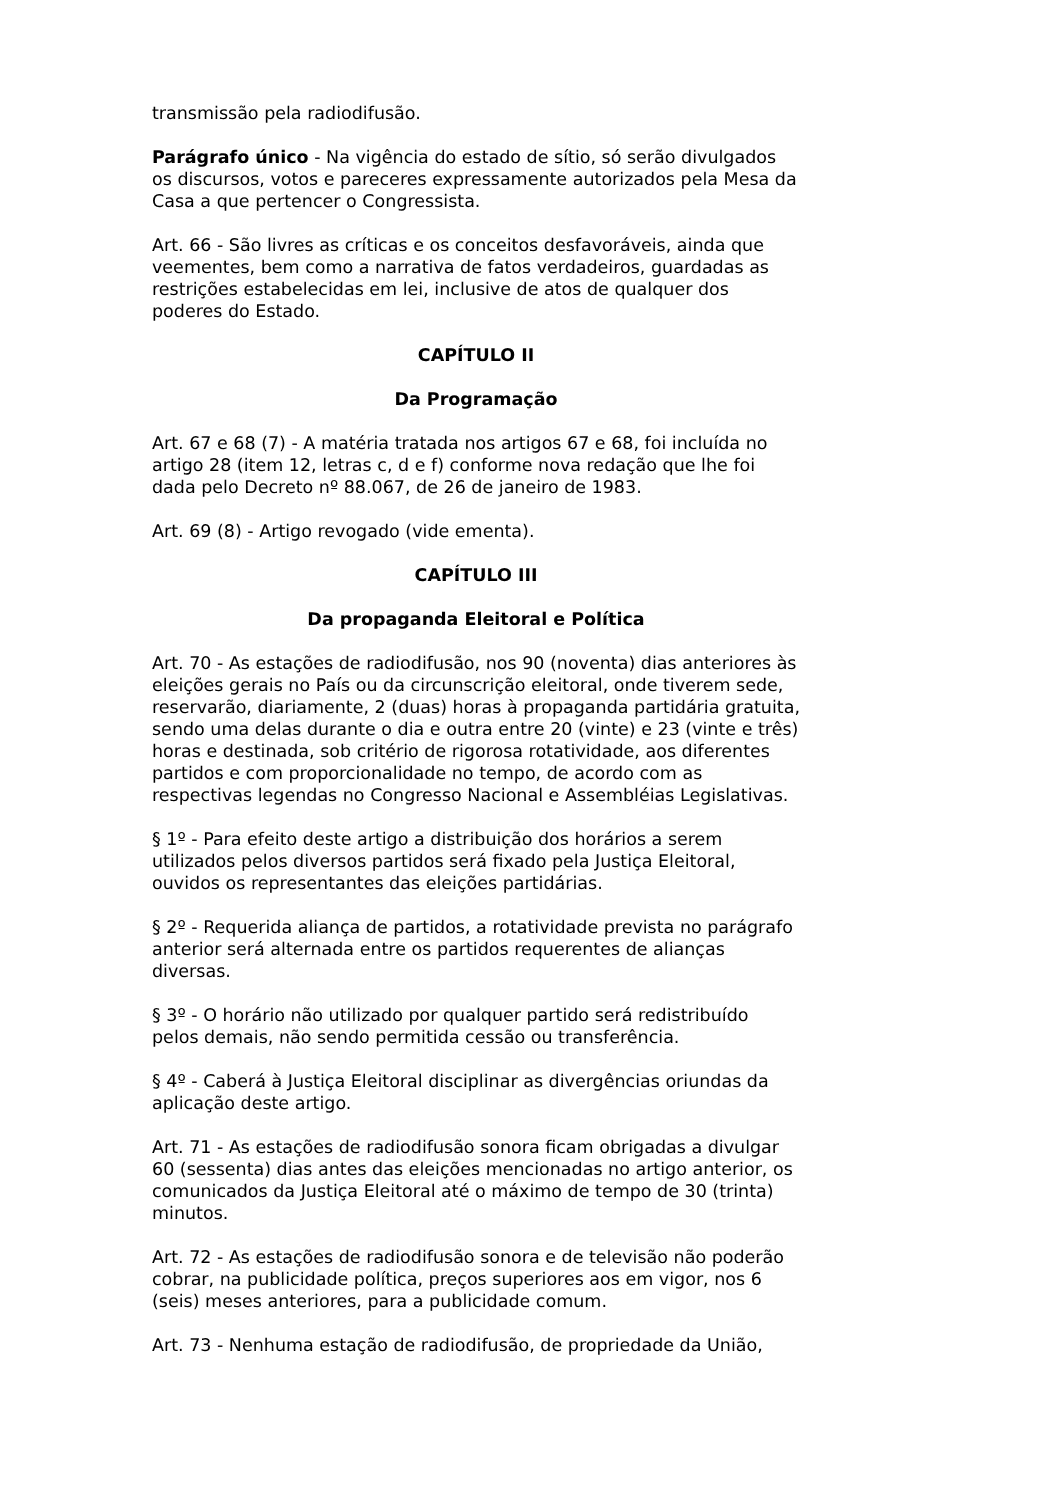transmissão pela radiodifusão.
Parágrafo único - Na vigência do estado de sítio, só serão divulgados os discursos, votos e pareceres expressamente autorizados pela Mesa da Casa a que pertencer o Congressista.
Art. 66 - São livres as críticas e os conceitos desfavoráveis, ainda que veementes, bem como a narrativa de fatos verdadeiros, guardadas as restrições estabelecidas em lei, inclusive de atos de qualquer dos poderes do Estado.
CAPÍTULO II
Da Programação
Art. 67 e 68 (7) - A matéria tratada nos artigos 67 e 68, foi incluída no artigo 28 (item 12, letras c, d e f) conforme nova redação que lhe foi dada pelo Decreto nº 88.067, de 26 de janeiro de 1983.
Art. 69 (8) - Artigo revogado (vide ementa).
CAPÍTULO III
Da propaganda Eleitoral e Política
Art. 70 - As estações de radiodifusão, nos 90 (noventa) dias anteriores às eleições gerais no País ou da circunscrição eleitoral, onde tiverem sede, reservarão, diariamente, 2 (duas) horas à propaganda partidária gratuita, sendo uma delas durante o dia e outra entre 20 (vinte) e 23 (vinte e três) horas e destinada, sob critério de rigorosa rotatividade, aos diferentes partidos e com proporcionalidade no tempo, de acordo com as respectivas legendas no Congresso Nacional e Assembléias Legislativas.
§ 1º - Para efeito deste artigo a distribuição dos horários a serem utilizados pelos diversos partidos será fixado pela Justiça Eleitoral, ouvidos os representantes das eleições partidárias.
§ 2º - Requerida aliança de partidos, a rotatividade prevista no parágrafo anterior será alternada entre os partidos requerentes de alianças diversas.
§ 3º - O horário não utilizado por qualquer partido será redistribuído pelos demais, não sendo permitida cessão ou transferência.
§ 4º - Caberá à Justiça Eleitoral disciplinar as divergências oriundas da aplicação deste artigo.
Art. 71 - As estações de radiodifusão sonora ficam obrigadas a divulgar 60 (sessenta) dias antes das eleições mencionadas no artigo anterior, os comunicados da Justiça Eleitoral até o máximo de tempo de 30 (trinta) minutos.
Art. 72 - As estações de radiodifusão sonora e de televisão não poderão cobrar, na publicidade política, preços superiores aos em vigor, nos 6 (seis) meses anteriores, para a publicidade comum.
Art. 73 - Nenhuma estação de radiodifusão, de propriedade da União,